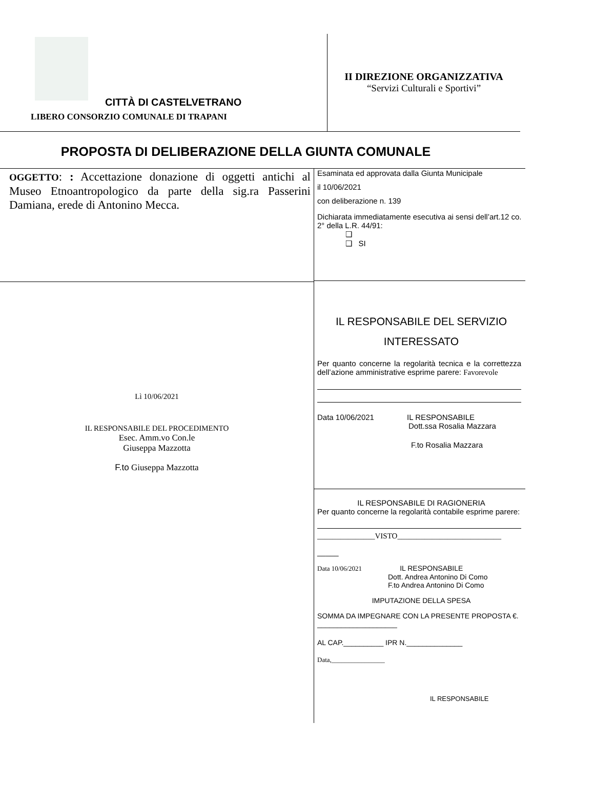CITTÀ DI CASTELVETRANO
LIBERO CONSORZIO COMUNALE DI TRAPANI
II DIREZIONE ORGANIZZATIVA
“Servizi Culturali e Sportivi”
PROPOSTA DI DELIBERAZIONE DELLA GIUNTA COMUNALE
OGGETTO: : Accettazione donazione di oggetti antichi al Museo Etnoantropologico da parte della sig.ra Passerini Damiana, erede di Antonino Mecca.
Lì 10/06/2021
IL RESPONSABILE DEL PROCEDIMENTO
Esec. Amm.vo Con.le
Giuseppa Mazzotta
F.to Giuseppa Mazzotta
Esaminata ed approvata dalla Giunta Municipale
il 10/06/2021
con deliberazione n. 139
Dichiarata immediatamente esecutiva ai sensi dell’art.12 co. 2° della L.R. 44/91:
❑
❑ SI
IL RESPONSABILE DEL SERVIZIO
INTERESSATO
Per quanto concerne la regolarità tecnica e la correttezza dell’azione amministrative esprime parere: Favorevole
Data 10/06/2021 IL RESPONSABILE
Dott.ssa Rosalia Mazzara
F.to Rosalia Mazzara
IL RESPONSABILE DI RAGIONERIA
Per quanto concerne la regolarità contabile esprime parere:
_______________VISTO___________________________
_____
Data 10/06/2021 IL RESPONSABILE
Dott. Andrea Antonino Di Como
F.to Andrea Antonino Di Como
IMPUTAZIONE DELLA SPESA
SOMMA DA IMPEGNARE CON LA PRESENTE PROPOSTA €. ____________________
AL CAP.__________ IPR N.______________
Data,________________
IL RESPONSABILE